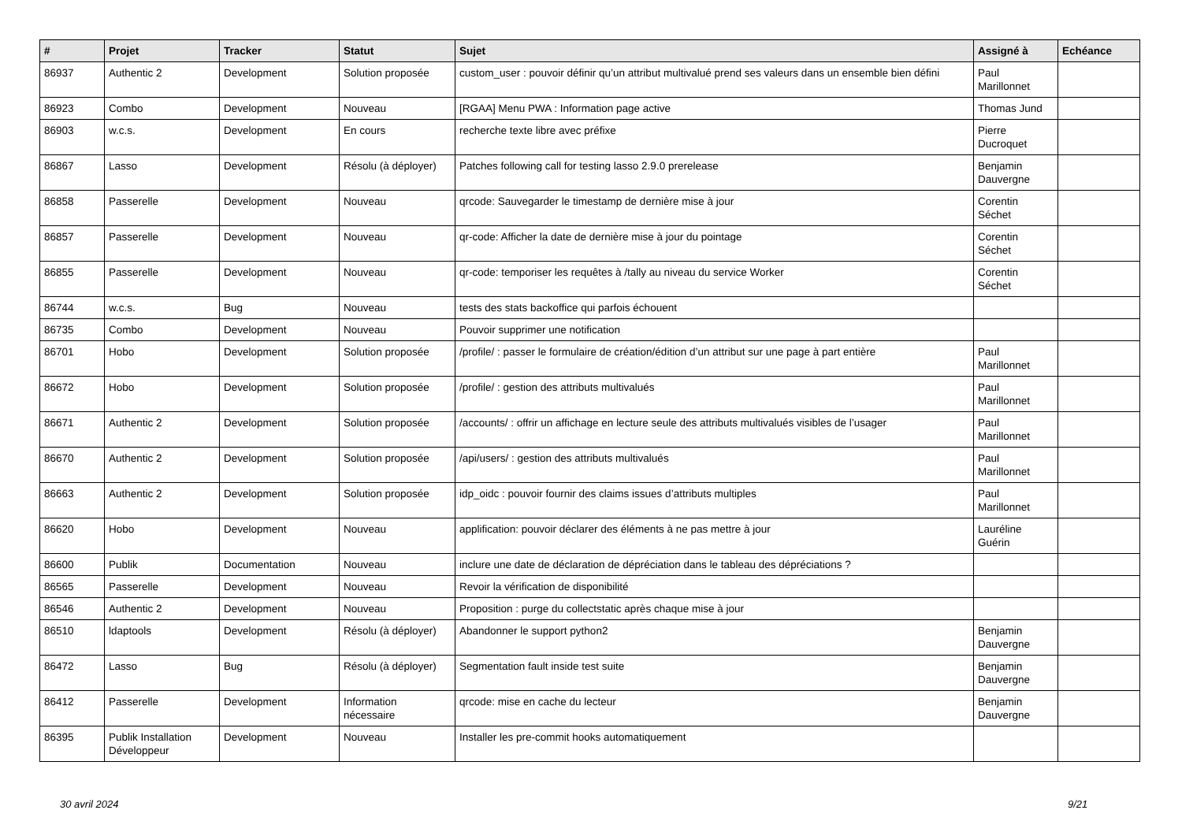| # | Projet | Tracker | Statut | Sujet | Assigné à | Echéance |
| --- | --- | --- | --- | --- | --- | --- |
| 86937 | Authentic 2 | Development | Solution proposée | custom_user : pouvoir définir qu’un attribut multivalué prend ses valeurs dans un ensemble bien défini | Paul Marillonnet | |
| 86923 | Combo | Development | Nouveau | [RGAA] Menu PWA : Information page active | Thomas Jund | |
| 86903 | w.c.s. | Development | En cours | recherche texte libre avec préfixe | Pierre Ducroquet | |
| 86867 | Lasso | Development | Résolu (à déployer) | Patches following call for testing lasso 2.9.0 prerelease | Benjamin Dauvergne | |
| 86858 | Passerelle | Development | Nouveau | qrcode: Sauvegarder le timestamp de dernière mise à jour | Corentin Séchet | |
| 86857 | Passerelle | Development | Nouveau | qr-code: Afficher la date de dernière mise à jour du pointage | Corentin Séchet | |
| 86855 | Passerelle | Development | Nouveau | qr-code: temporiser les requêtes à /tally au niveau du service Worker | Corentin Séchet | |
| 86744 | w.c.s. | Bug | Nouveau | tests des stats backoffice qui parfois échouent | | |
| 86735 | Combo | Development | Nouveau | Pouvoir supprimer une notification | | |
| 86701 | Hobo | Development | Solution proposée | /profile/ : passer le formulaire de création/édition d’un attribut sur une page à part entière | Paul Marillonnet | |
| 86672 | Hobo | Development | Solution proposée | /profile/ : gestion des attributs multivalués | Paul Marillonnet | |
| 86671 | Authentic 2 | Development | Solution proposée | /accounts/ : offrir un affichage en lecture seule des attributs multivalués visibles de l’usager | Paul Marillonnet | |
| 86670 | Authentic 2 | Development | Solution proposée | /api/users/ : gestion des attributs multivalués | Paul Marillonnet | |
| 86663 | Authentic 2 | Development | Solution proposée | idp_oidc : pouvoir fournir des claims issues d’attributs multiples | Paul Marillonnet | |
| 86620 | Hobo | Development | Nouveau | applification: pouvoir déclarer des éléments à ne pas mettre à jour | Lauréline Guérin | |
| 86600 | Publik | Documentation | Nouveau | inclure une date de déclaration de dépréciation dans le tableau des dépréciations ? | | |
| 86565 | Passerelle | Development | Nouveau | Revoir la vérification de disponibilité | | |
| 86546 | Authentic 2 | Development | Nouveau | Proposition : purge du collectstatic après chaque mise à jour | | |
| 86510 | ldaptools | Development | Résolu (à déployer) | Abandonner le support python2 | Benjamin Dauvergne | |
| 86472 | Lasso | Bug | Résolu (à déployer) | Segmentation fault inside test suite | Benjamin Dauvergne | |
| 86412 | Passerelle | Development | Information nécessaire | qrcode: mise en cache du lecteur | Benjamin Dauvergne | |
| 86395 | Publik Installation Développeur | Development | Nouveau | Installer les pre-commit hooks automatiquement | | |
30 avril 2024 9/21